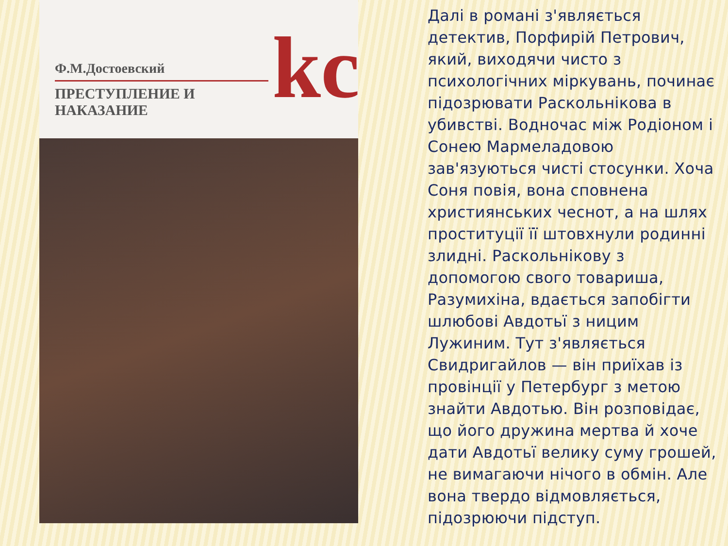Ф.М.Достоевский
ПРЕСТУПЛЕНИЕ И НАКАЗАНИЕ
kc
Далі в романі з'являється детектив, Порфирій Петрович, який, виходячи чисто з психологічних міркувань, починає підозрювати Раскольнікова в убивстві. Водночас між Родіоном і Сонею Мармеладовою зав'язуються чисті стосунки. Хоча Соня повія, вона сповнена християнських чеснот, а на шлях проституції її штовхнули родинні злидні. Раскольнікову з допомогою свого товариша, Разумихіна, вдається запобігти шлюбові Авдотьї з ницим Лужиним. Тут з'являється Свидригайлов — він приїхав із провінції у Петербург з метою знайти Авдотью. Він розповідає, що його дружина мертва й хоче дати Авдотьї велику суму грошей, не вимагаючи нічого в обмін. Але вона твердо відмовляється, підозрюючи підступ.